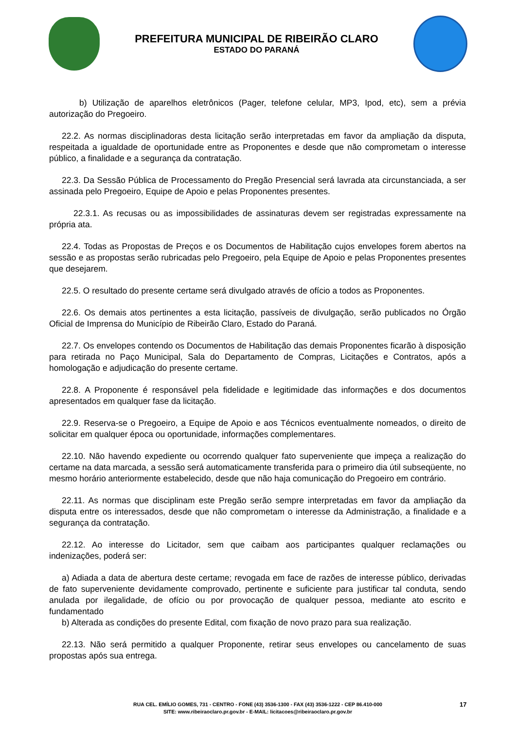PREFEITURA MUNICIPAL DE RIBEIRÃO CLARO
ESTADO DO PARANÁ
b) Utilização de aparelhos eletrônicos (Pager, telefone celular, MP3, Ipod, etc), sem a prévia autorização do Pregoeiro.
22.2. As normas disciplinadoras desta licitação serão interpretadas em favor da ampliação da disputa, respeitada a igualdade de oportunidade entre as Proponentes e desde que não comprometam o interesse público, a finalidade e a segurança da contratação.
22.3. Da Sessão Pública de Processamento do Pregão Presencial será lavrada ata circunstanciada, a ser assinada pelo Pregoeiro, Equipe de Apoio e pelas Proponentes presentes.
22.3.1. As recusas ou as impossibilidades de assinaturas devem ser registradas expressamente na própria ata.
22.4. Todas as Propostas de Preços e os Documentos de Habilitação cujos envelopes forem abertos na sessão e as propostas serão rubricadas pelo Pregoeiro, pela Equipe de Apoio e pelas Proponentes presentes que desejarem.
22.5. O resultado do presente certame será divulgado através de ofício a todos as Proponentes.
22.6. Os demais atos pertinentes a esta licitação, passíveis de divulgação, serão publicados no Órgão Oficial de Imprensa do Município de Ribeirão Claro, Estado do Paraná.
22.7. Os envelopes contendo os Documentos de Habilitação das demais Proponentes ficarão à disposição para retirada no Paço Municipal, Sala do Departamento de Compras, Licitações e Contratos, após a homologação e adjudicação do presente certame.
22.8. A Proponente é responsável pela fidelidade e legitimidade das informações e dos documentos apresentados em qualquer fase da licitação.
22.9. Reserva-se o Pregoeiro, a Equipe de Apoio e aos Técnicos eventualmente nomeados, o direito de solicitar em qualquer época ou oportunidade, informações complementares.
22.10. Não havendo expediente ou ocorrendo qualquer fato superveniente que impeça a realização do certame na data marcada, a sessão será automaticamente transferida para o primeiro dia útil subseqüente, no mesmo horário anteriormente estabelecido, desde que não haja comunicação do Pregoeiro em contrário.
22.11. As normas que disciplinam este Pregão serão sempre interpretadas em favor da ampliação da disputa entre os interessados, desde que não comprometam o interesse da Administração, a finalidade e a segurança da contratação.
22.12. Ao interesse do Licitador, sem que caibam aos participantes qualquer reclamações ou indenizações, poderá ser:
a) Adiada a data de abertura deste certame; revogada em face de razões de interesse público, derivadas de fato superveniente devidamente comprovado, pertinente e suficiente para justificar tal conduta, sendo anulada por ilegalidade, de ofício ou por provocação de qualquer pessoa, mediante ato escrito e fundamentado
b) Alterada as condições do presente Edital, com fixação de novo prazo para sua realização.
22.13. Não será permitido a qualquer Proponente, retirar seus envelopes ou cancelamento de suas propostas após sua entrega.
RUA CEL. EMÍLIO GOMES, 731 - CENTRO - FONE (43) 3536-1300 - FAX (43) 3536-1222 - CEP 86.410-000
SITE: www.ribeiraoclaro.pr.gov.br - E-MAIL: licitacoes@ribeiraoclaro.pr.gov.br
17